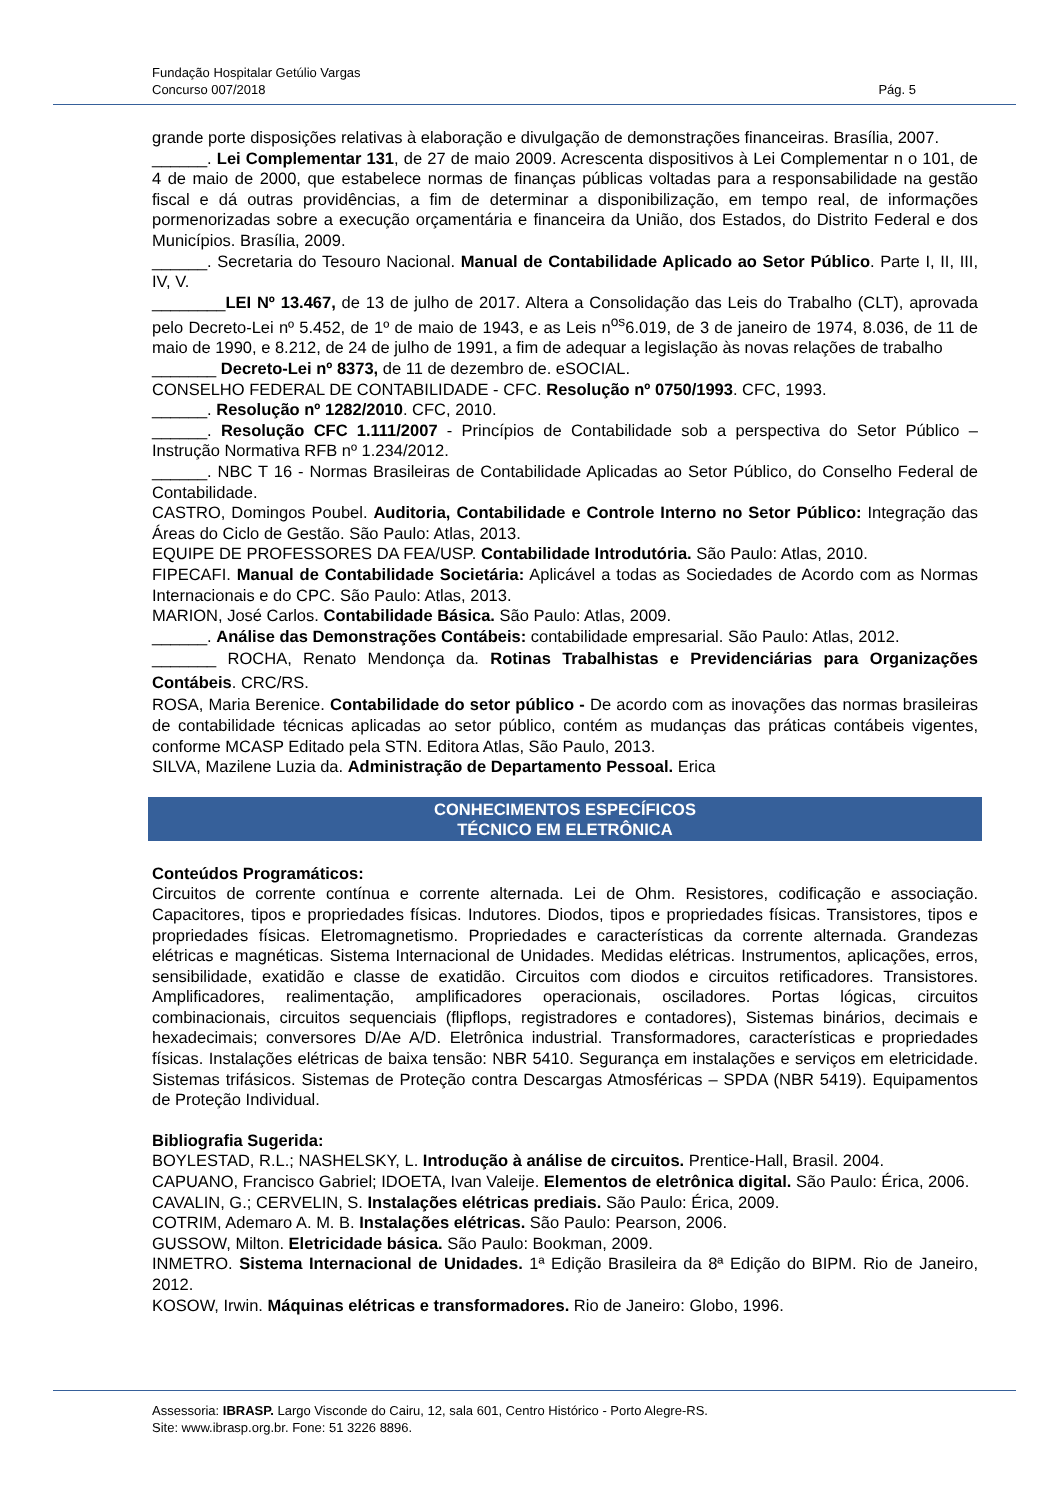Fundação Hospitalar Getúlio Vargas
Concurso 007/2018 Pág. 5
grande porte disposições relativas à elaboração e divulgação de demonstrações financeiras. Brasília, 2007.
______. Lei Complementar 131, de 27 de maio 2009. Acrescenta dispositivos à Lei Complementar n o 101, de 4 de maio de 2000, que estabelece normas de finanças públicas voltadas para a responsabilidade na gestão fiscal e dá outras providências, a fim de determinar a disponibilização, em tempo real, de informações pormenorizadas sobre a execução orçamentária e financeira da União, dos Estados, do Distrito Federal e dos Municípios. Brasília, 2009.
______. Secretaria do Tesouro Nacional. Manual de Contabilidade Aplicado ao Setor Público. Parte I, II, III, IV, V.
________LEI Nº 13.467, de 13 de julho de 2017. Altera a Consolidação das Leis do Trabalho (CLT), aprovada pelo Decreto-Lei nº 5.452, de 1º de maio de 1943, e as Leis n<sup>os</sup>6.019, de 3 de janeiro de 1974, 8.036, de 11 de maio de 1990, e 8.212, de 24 de julho de 1991, a fim de adequar a legislação às novas relações de trabalho
_______ Decreto-Lei nº 8373, de 11 de dezembro de. eSOCIAL.
CONSELHO FEDERAL DE CONTABILIDADE - CFC. Resolução nº 0750/1993. CFC, 1993.
______. Resolução nº 1282/2010. CFC, 2010.
______. Resolução CFC 1.111/2007 - Princípios de Contabilidade sob a perspectiva do Setor Público – Instrução Normativa RFB nº 1.234/2012.
______. NBC T 16 - Normas Brasileiras de Contabilidade Aplicadas ao Setor Público, do Conselho Federal de Contabilidade.
CASTRO, Domingos Poubel. Auditoria, Contabilidade e Controle Interno no Setor Público: Integração das Áreas do Ciclo de Gestão. São Paulo: Atlas, 2013.
EQUIPE DE PROFESSORES DA FEA/USP. Contabilidade Introdutória. São Paulo: Atlas, 2010.
FIPECAFI. Manual de Contabilidade Societária: Aplicável a todas as Sociedades de Acordo com as Normas Internacionais e do CPC. São Paulo: Atlas, 2013.
MARION, José Carlos. Contabilidade Básica. São Paulo: Atlas, 2009.
______. Análise das Demonstrações Contábeis: contabilidade empresarial. São Paulo: Atlas, 2012.
_______ ROCHA, Renato Mendonça da. Rotinas Trabalhistas e Previdenciárias para Organizações Contábeis. CRC/RS.
ROSA, Maria Berenice. Contabilidade do setor público - De acordo com as inovações das normas brasileiras de contabilidade técnicas aplicadas ao setor público, contém as mudanças das práticas contábeis vigentes, conforme MCASP Editado pela STN. Editora Atlas, São Paulo, 2013.
SILVA, Mazilene Luzia da. Administração de Departamento Pessoal. Erica
CONHECIMENTOS ESPECÍFICOS
TÉCNICO EM ELETRÔNICA
Conteúdos Programáticos:
Circuitos de corrente contínua e corrente alternada. Lei de Ohm. Resistores, codificação e associação. Capacitores, tipos e propriedades físicas. Indutores. Diodos, tipos e propriedades físicas. Transistores, tipos e propriedades físicas. Eletromagnetismo. Propriedades e características da corrente alternada. Grandezas elétricas e magnéticas. Sistema Internacional de Unidades. Medidas elétricas. Instrumentos, aplicações, erros, sensibilidade, exatidão e classe de exatidão. Circuitos com diodos e circuitos retificadores. Transistores. Amplificadores, realimentação, amplificadores operacionais, osciladores. Portas lógicas, circuitos combinacionais, circuitos sequenciais (flipflops, registradores e contadores), Sistemas binários, decimais e hexadecimais; conversores D/Ae A/D. Eletrônica industrial. Transformadores, características e propriedades físicas. Instalações elétricas de baixa tensão: NBR 5410. Segurança em instalações e serviços em eletricidade. Sistemas trifásicos. Sistemas de Proteção contra Descargas Atmosféricas – SPDA (NBR 5419). Equipamentos de Proteção Individual.
Bibliografia Sugerida:
BOYLESTAD, R.L.; NASHELSKY, L. Introdução à análise de circuitos. Prentice-Hall, Brasil. 2004.
CAPUANO, Francisco Gabriel; IDOETA, Ivan Valeije. Elementos de eletrônica digital. São Paulo: Érica, 2006.
CAVALIN, G.; CERVELIN, S. Instalações elétricas prediais. São Paulo: Érica, 2009.
COTRIM, Ademaro A. M. B. Instalações elétricas. São Paulo: Pearson, 2006.
GUSSOW, Milton. Eletricidade básica. São Paulo: Bookman, 2009.
INMETRO. Sistema Internacional de Unidades. 1ª Edição Brasileira da 8ª Edição do BIPM. Rio de Janeiro, 2012.
KOSOW, Irwin. Máquinas elétricas e transformadores. Rio de Janeiro: Globo, 1996.
Assessoria: IBRASP. Largo Visconde do Cairu, 12, sala 601, Centro Histórico - Porto Alegre-RS.
Site: www.ibrasp.org.br. Fone: 51 3226 8896.